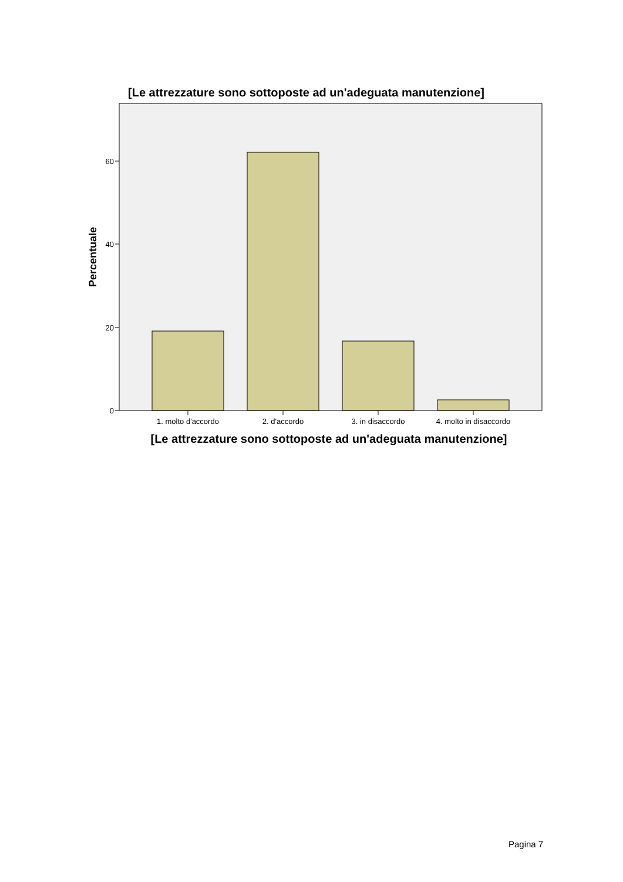[Le attrezzature sono sottoposte ad un'adeguata manutenzione]
0
20
40
60
1. molto d'accordo
2. d'accordo
3. in disaccordo
4. molto in disaccordo
Percentuale
[Le attrezzature sono sottoposte ad un'adeguata manutenzione]
Pagina 7